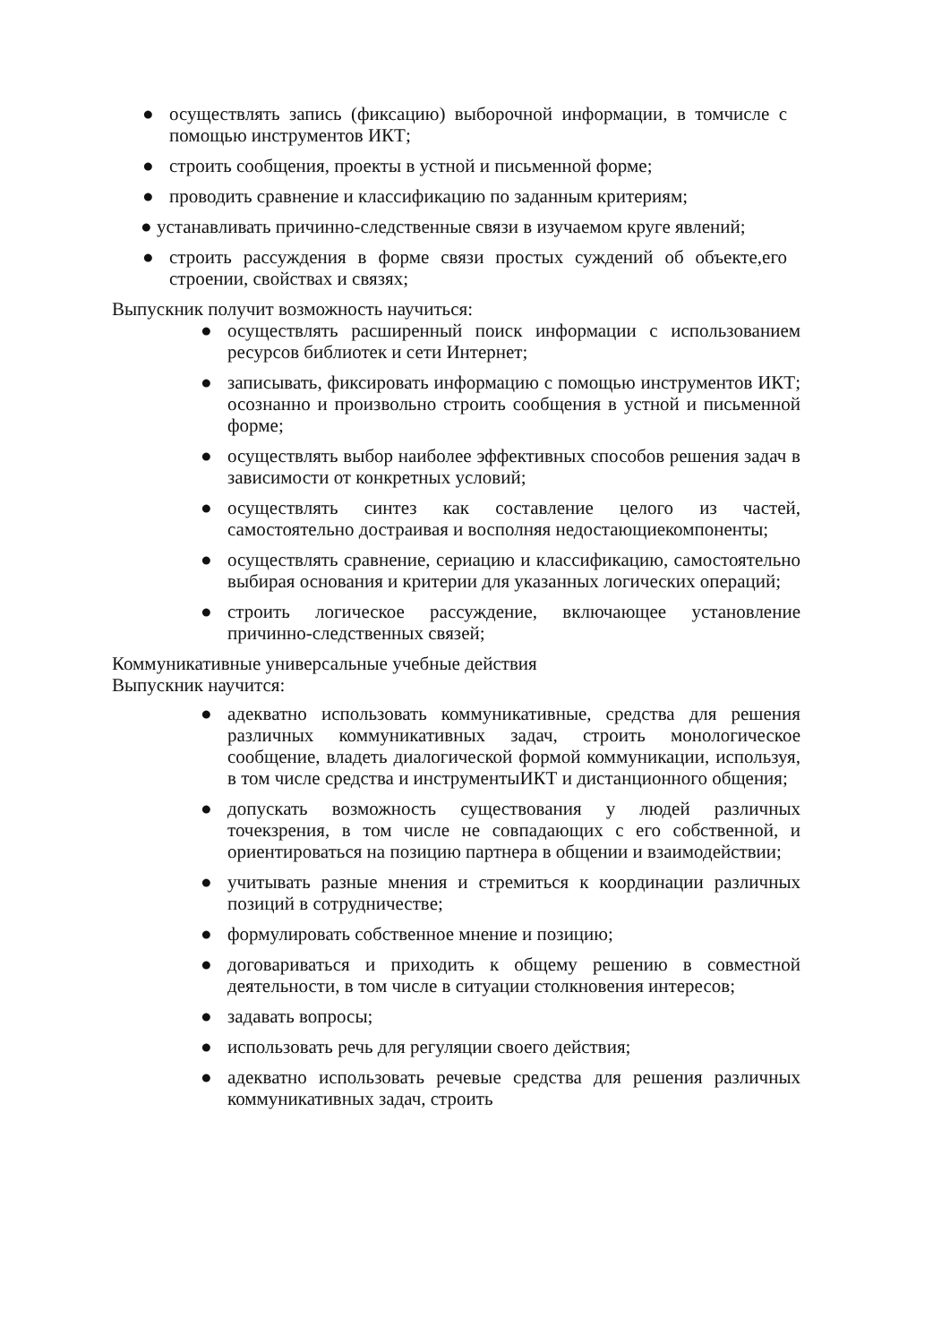● осуществлять запись (фиксацию) выборочной информации, в томчисле с помощью инструментов ИКТ;
● строить сообщения, проекты в устной и письменной форме;
● проводить сравнение и классификацию по заданным критериям;
● устанавливать причинно-следственные связи в изучаемом круге явлений;
● строить рассуждения в форме связи простых суждений об объекте,его строении, свойствах и связях;
Выпускник получит возможность научиться:
● осуществлять расширенный поиск информации с использованием ресурсов библиотек и сети Интернет;
● записывать, фиксировать информацию с помощью инструментов ИКТ; осознанно и произвольно строить сообщения в устной и письменной форме;
● осуществлять выбор наиболее эффективных способов решения задач в зависимости от конкретных условий;
● осуществлять синтез как составление целого из частей, самостоятельно достраивая и восполняя недостающиекомпоненты;
● осуществлять сравнение, сериацию и классификацию, самостоятельно выбирая основания и критерии для указанных логических операций;
● строить логическое рассуждение, включающее установление причинно-следственных связей;
Коммуникативные универсальные учебные действия
Выпускник научится:
● адекватно использовать коммуникативные, средства для решения различных коммуникативных задач, строить монологическое сообщение, владеть диалогической формой коммуникации, используя, в том числе средства и инструментыИКТ и дистанционного общения;
● допускать возможность существования у людей различных точекзрения, в том числе не совпадающих с его собственной, и ориентироваться на позицию партнера в общении и взаимодействии;
● учитывать разные мнения и стремиться к координации различных позиций в сотрудничестве;
● формулировать собственное мнение и позицию;
● договариваться и приходить к общему решению в совместной деятельности, в том числе в ситуации столкновения интересов;
● задавать вопросы;
● использовать речь для регуляции своего действия;
● адекватно использовать речевые средства для решения различных коммуникативных задач, строить